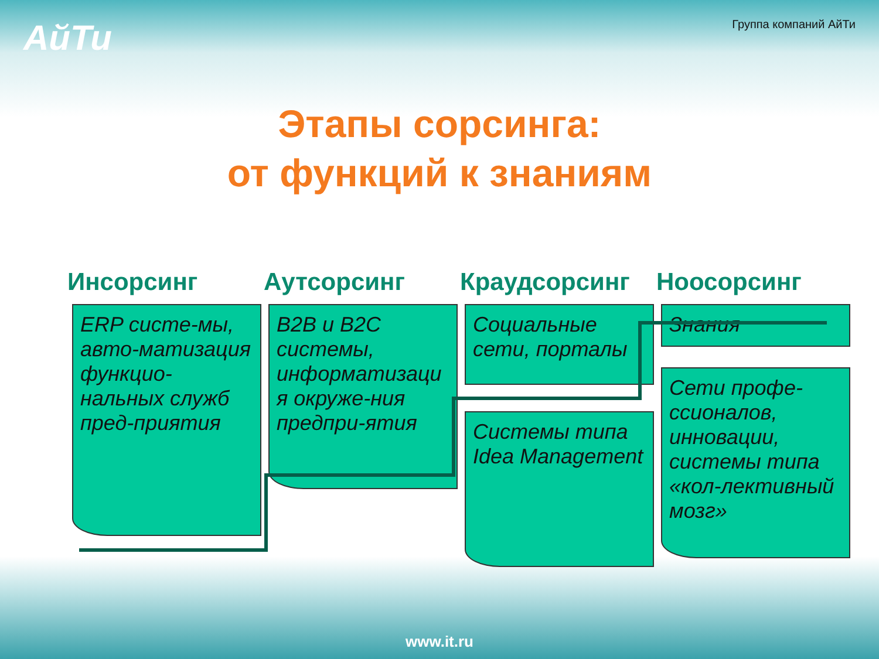АйТи
Группа компаний АйТи
Этапы сорсинга:
от функций к знаниям
Инсорсинг
ERP систе-мы, авто-матизация функцио-нальных служб пред-приятия
Аутсорсинг
B2B и B2C системы, информатизаци я окруже-ния предпри-ятия
Краудсорсинг
Социальные сети, порталы
Системы типа Idea Management
Ноосорсинг
Знания
Сети профе-ссионалов, инновации, системы типа «кол-лективный мозг»
www.it.ru